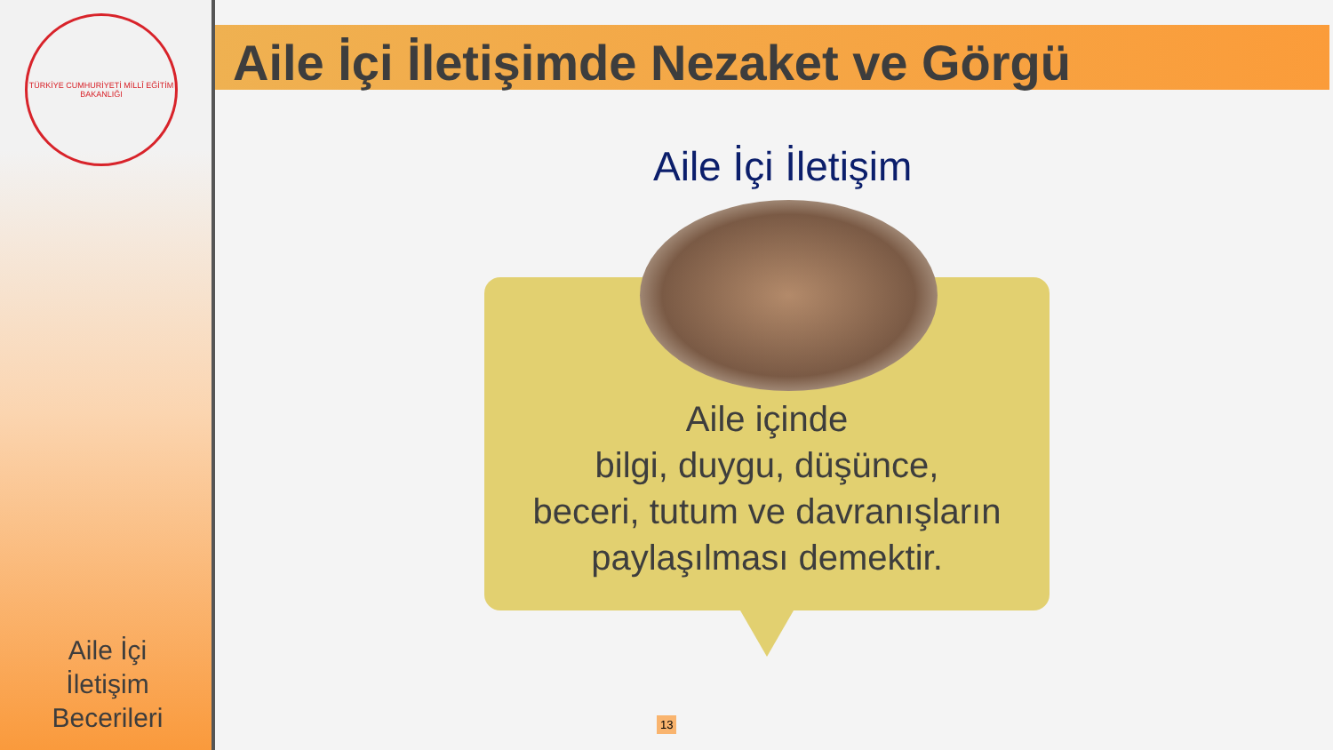TÜRKİYE CUMHURİYETİ MİLLÎ EĞİTİM BAKANLIĞI
Aile İçi
İletişim
Becerileri
Aile İçi İletişimde Nezaket ve Görgü
Aile İçi İletişim
Aile içinde
bilgi, duygu, düşünce,
beceri, tutum ve davranışların
paylaşılması demektir.
13